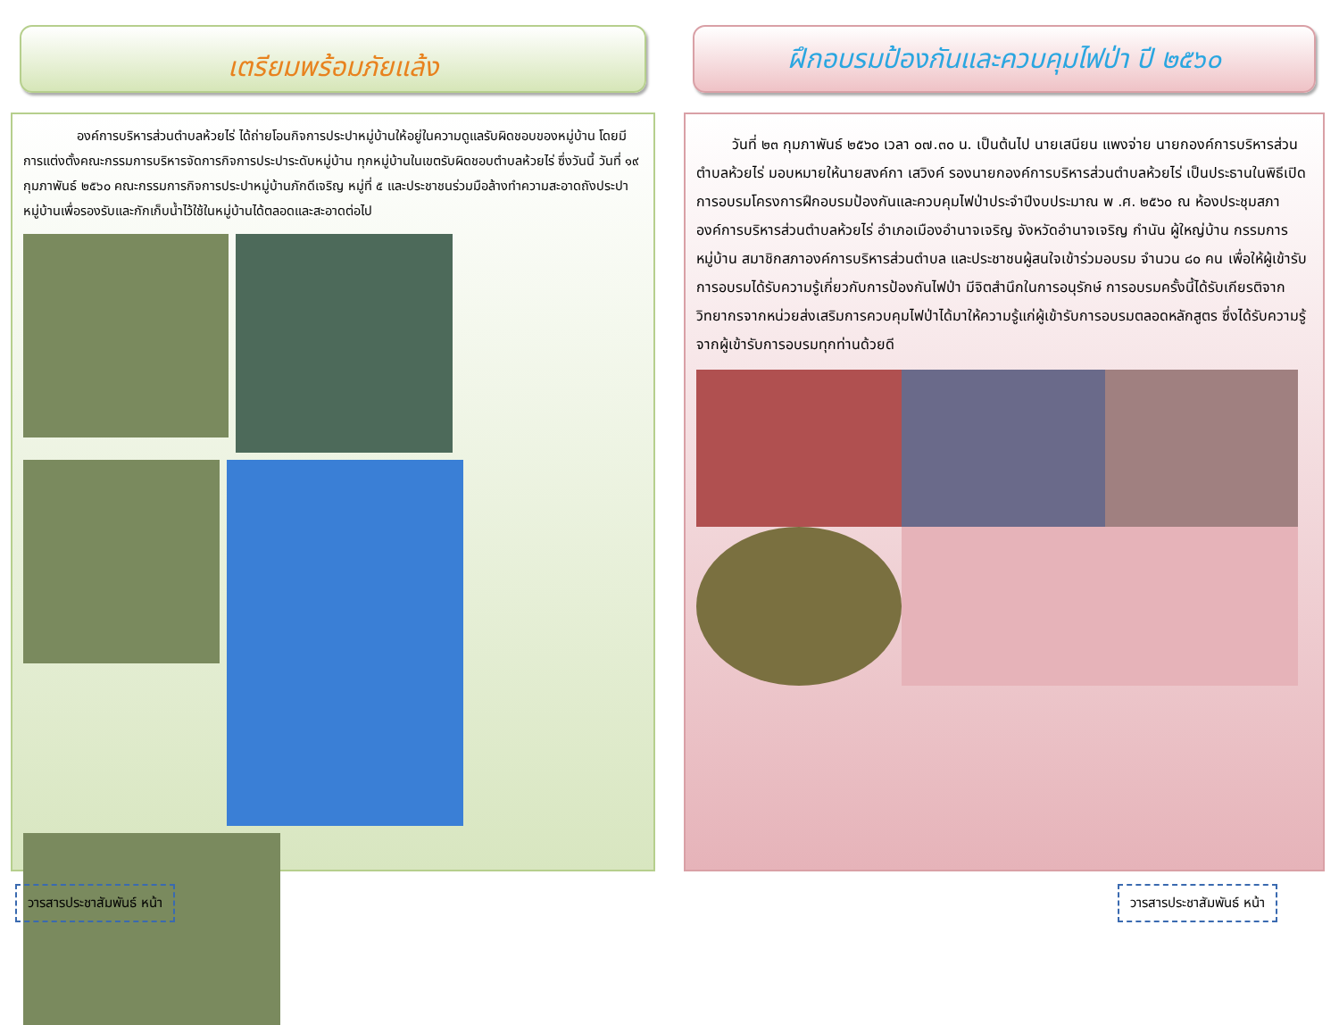เตรียมพร้อมภัยแล้ง
องค์การบริหารส่วนตำบลห้วยไร่ ได้ถ่ายโอนกิจการประปาหมู่บ้านให้อยู่ในความดูแลรับผิดชอบของหมู่บ้าน โดยมีการแต่งตั้งคณะกรรมการบริหารจัดการกิจการประปาระดับหมู่บ้าน ทุกหมู่บ้านในเขตรับผิดชอบตำบลห้วยไร่ ซึ่งวันนี้ วันที่ ๑๙ กุมภาพันธ์ ๒๕๖๐ คณะกรรมการกิจการประปาหมู่บ้านภักดีเจริญ หมู่ที่ ๕ และประชาชนร่วมมือล้างทำความสะอาดถังประปาหมู่บ้านเพื่อรองรับและกักเก็บน้ำไว้ใช้ในหมู่บ้านได้ตลอดและสะอาดต่อไป
วารสารประชาสัมพันธ์ หน้า
ฝึกอบรมป้องกันและควบคุมไฟป่า ปี ๒๕๖๐
วันที่ ๒๓ กุมภาพันธ์ ๒๕๖๐ เวลา ๐๗.๓๐ น. เป็นต้นไป นายเสนียน แพงจ่าย นายกองค์การบริหารส่วนตำบลห้วยไร่ มอบหมายให้นายสงค์กา เสวิงค์ รองนายกองค์การบริหารส่วนตำบลห้วยไร่ เป็นประธานในพิธีเปิดการอบรมโครงการฝึกอบรมป้องกันและควบคุมไฟป่าประจำปีงบประมาณ พ .ศ. ๒๕๖๐ ณ ห้องประชุมสภาองค์การบริหารส่วนตำบลห้วยไร่ อำเภอเมืองอำนาจเจริญ จังหวัดอำนาจเจริญ กำนัน ผู้ใหญ่บ้าน กรรมการหมู่บ้าน สมาชิกสภาองค์การบริหารส่วนตำบล และประชาชนผู้สนใจเข้าร่วมอบรม จำนวน ๘๐ คน เพื่อให้ผู้เข้ารับการอบรมได้รับความรู้เกี่ยวกับการป้องกันไฟป่า มีจิตสำนึกในการอนุรักษ์ การอบรมครั้งนี้ได้รับเกียรติจากวิทยากรจากหน่วยส่งเสริมการควบคุมไฟป่าได้มาให้ความรู้แก่ผู้เข้ารับการอบรมตลอดหลักสูตร ซึ่งได้รับความรู้จากผู้เข้ารับการอบรมทุกท่านด้วยดี
วารสารประชาสัมพันธ์ หน้า